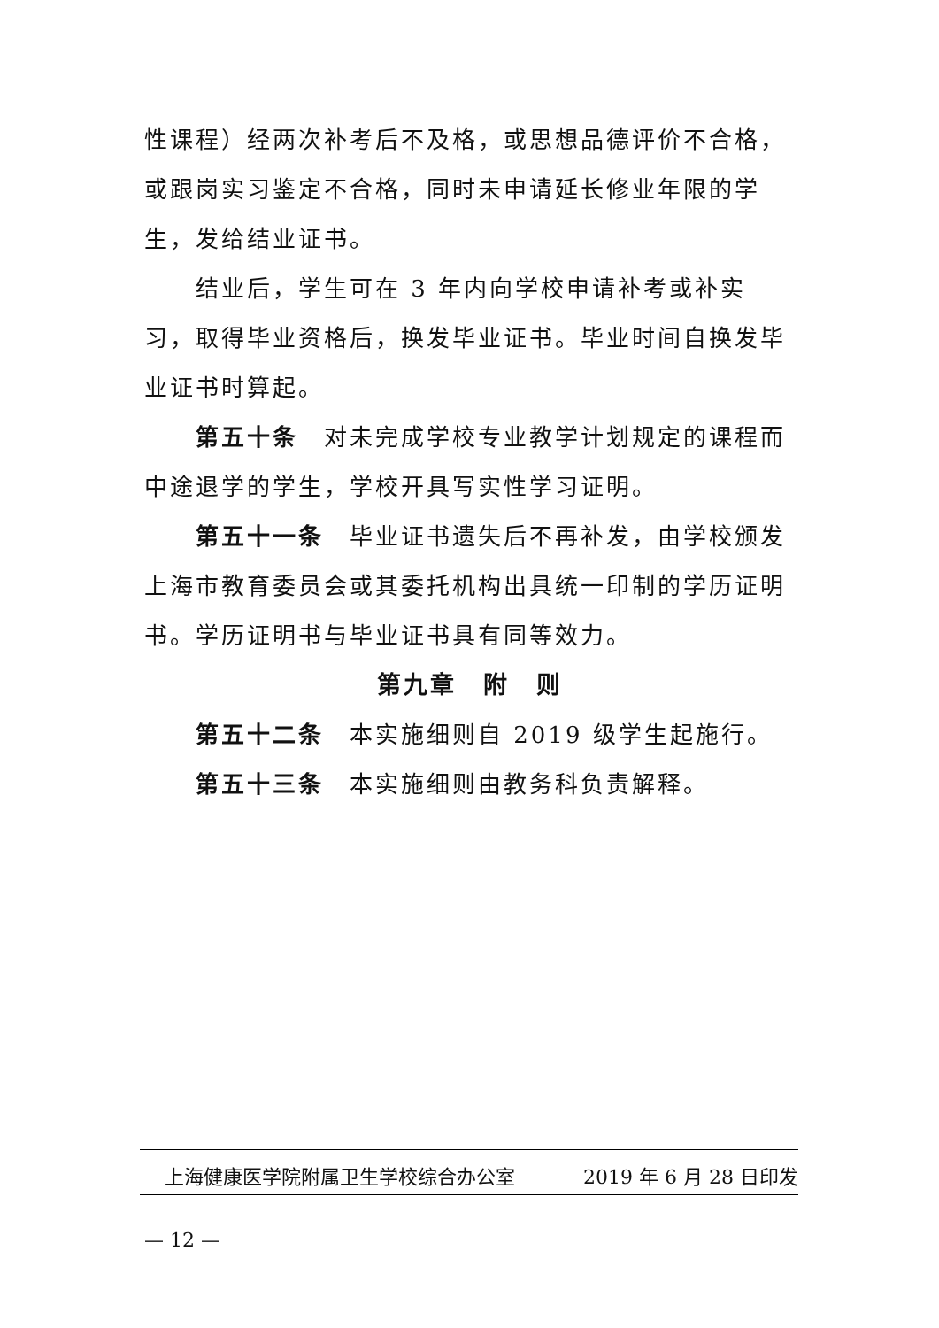性课程）经两次补考后不及格，或思想品德评价不合格，或跟岗实习鉴定不合格，同时未申请延长修业年限的学生，发给结业证书。
结业后，学生可在 3 年内向学校申请补考或补实习，取得毕业资格后，换发毕业证书。毕业时间自换发毕业证书时算起。
第五十条　对未完成学校专业教学计划规定的课程而中途退学的学生，学校开具写实性学习证明。
第五十一条　毕业证书遗失后不再补发，由学校颁发上海市教育委员会或其委托机构出具统一印制的学历证明书。学历证明书与毕业证书具有同等效力。
第九章　附　则
第五十二条　本实施细则自 2019 级学生起施行。
第五十三条　本实施细则由教务科负责解释。
上海健康医学院附属卫生学校综合办公室 2019 年 6 月 28 日印发
— 12 —